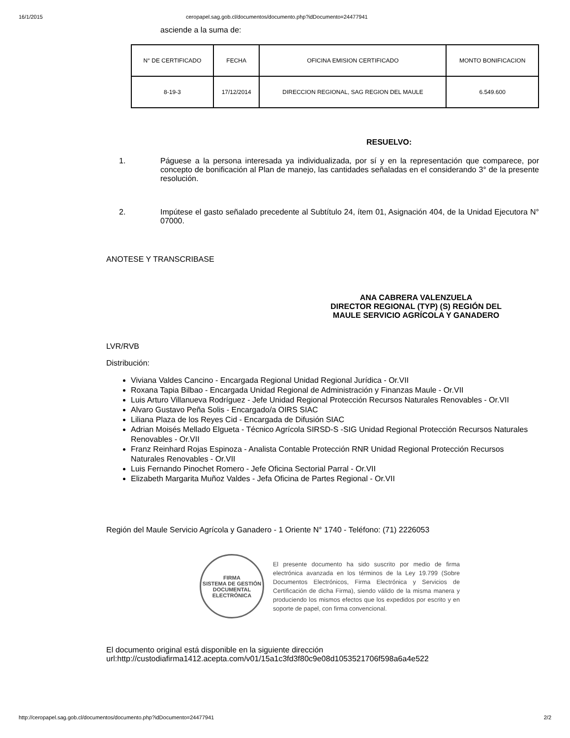16/1/2015 ceropapel.sag.gob.cl/documentos/documento.php?idDocumento=24477941
asciende a la suma de:
| N° DE CERTIFICADO | FECHA | OFICINA EMISION CERTIFICADO | MONTO BONIFICACION |
| 8-19-3 | 17/12/2014 | DIRECCION REGIONAL, SAG REGION DEL MAULE | 6.549.600 |
RESUELVO:
1. Páguese a la persona interesada ya individualizada, por sí y en la representación que comparece, por concepto de bonificación al Plan de manejo, las cantidades señaladas en el considerando 3° de la presente resolución.
2. Impútese el gasto señalado precedente al Subtítulo 24, ítem 01, Asignación 404, de la Unidad Ejecutora N° 07000.
ANOTESE Y TRANSCRIBASE
ANA CABRERA VALENZUELA
DIRECTOR REGIONAL (TYP) (S) REGIÓN DEL
MAULE SERVICIO AGRÍCOLA Y GANADERO
LVR/RVB
Distribución:
Viviana Valdes Cancino - Encargada Regional Unidad Regional Jurídica - Or.VII
Roxana Tapia Bilbao - Encargada Unidad Regional de Administración y Finanzas Maule - Or.VII
Luis Arturo Villanueva Rodríguez - Jefe Unidad Regional Protección Recursos Naturales Renovables - Or.VII
Alvaro Gustavo Peña Solis - Encargado/a OIRS SIAC
Liliana Plaza de los Reyes Cid - Encargada de Difusión SIAC
Adrian Moisés Mellado Elgueta - Técnico Agrícola SIRSD-S -SIG Unidad Regional Protección Recursos Naturales Renovables - Or.VII
Franz Reinhard Rojas Espinoza - Analista Contable Protección RNR Unidad Regional Protección Recursos Naturales Renovables - Or.VII
Luis Fernando Pinochet Romero - Jefe Oficina Sectorial Parral - Or.VII
Elizabeth Margarita Muñoz Valdes - Jefa Oficina de Partes Regional - Or.VII
Región del Maule Servicio Agrícola y Ganadero - 1 Oriente N° 1740 - Teléfono: (71) 2226053
FIRMA
SISTEMA DE GESTIÓN DOCUMENTAL
ELECTRÓNICA
El presente documento ha sido suscrito por medio de firma electrónica avanzada en los términos de la Ley 19.799 (Sobre Documentos Electrónicos, Firma Electrónica y Servicios de Certificación de dicha Firma), siendo válido de la misma manera y produciendo los mismos efectos que los expedidos por escrito y en soporte de papel, con firma convencional.
El documento original está disponible en la siguiente dirección
url:http://custodiafirma1412.acepta.com/v01/15a1c3fd3f80c9e08d1053521706f598a6a4e522
http://ceropapel.sag.gob.cl/documentos/documento.php?idDocumento=24477941 2/2